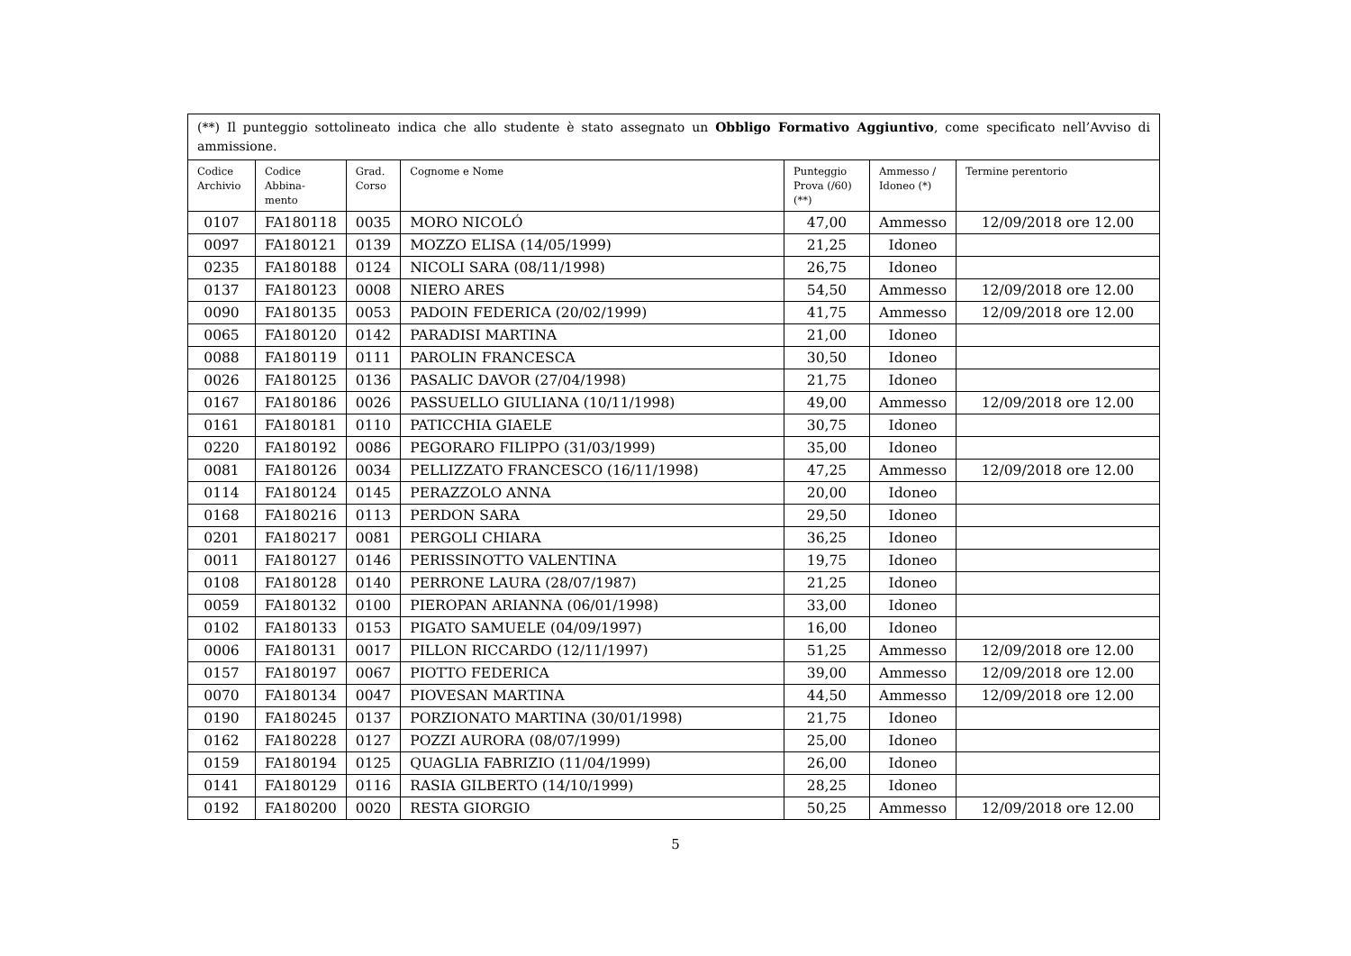| (**) Il punteggio sottolineato indica che allo studente è stato assegnato un Obbligo Formativo Aggiuntivo , come specificato nell’Avviso di ammissione. | | | | | | |
| Codice Archivio | Codice Abbina- mento | Grad. Corso | Cognome e Nome | Punteggio Prova (/60) (**) | Ammesso / Idoneo (*) | Termine perentorio |
| 0107 | FA180118 | 0035 | MORO NICOLÓ | 47,00 | Ammesso | 12/09/2018 ore 12.00 |
| 0097 | FA180121 | 0139 | MOZZO ELISA (14/05/1999) | 21,25 | Idoneo | |
| 0235 | FA180188 | 0124 | NICOLI SARA (08/11/1998) | 26,75 | Idoneo | |
| 0137 | FA180123 | 0008 | NIERO ARES | 54,50 | Ammesso | 12/09/2018 ore 12.00 |
| 0090 | FA180135 | 0053 | PADOIN FEDERICA (20/02/1999) | 41,75 | Ammesso | 12/09/2018 ore 12.00 |
| 0065 | FA180120 | 0142 | PARADISI MARTINA | 21,00 | Idoneo | |
| 0088 | FA180119 | 0111 | PAROLIN FRANCESCA | 30,50 | Idoneo | |
| 0026 | FA180125 | 0136 | PASALIC DAVOR (27/04/1998) | 21,75 | Idoneo | |
| 0167 | FA180186 | 0026 | PASSUELLO GIULIANA (10/11/1998) | 49,00 | Ammesso | 12/09/2018 ore 12.00 |
| 0161 | FA180181 | 0110 | PATICCHIA GIAELE | 30,75 | Idoneo | |
| 0220 | FA180192 | 0086 | PEGORARO FILIPPO (31/03/1999) | 35,00 | Idoneo | |
| 0081 | FA180126 | 0034 | PELLIZZATO FRANCESCO (16/11/1998) | 47,25 | Ammesso | 12/09/2018 ore 12.00 |
| 0114 | FA180124 | 0145 | PERAZZOLO ANNA | 20,00 | Idoneo | |
| 0168 | FA180216 | 0113 | PERDON SARA | 29,50 | Idoneo | |
| 0201 | FA180217 | 0081 | PERGOLI CHIARA | 36,25 | Idoneo | |
| 0011 | FA180127 | 0146 | PERISSINOTTO VALENTINA | 19,75 | Idoneo | |
| 0108 | FA180128 | 0140 | PERRONE LAURA (28/07/1987) | 21,25 | Idoneo | |
| 0059 | FA180132 | 0100 | PIEROPAN ARIANNA (06/01/1998) | 33,00 | Idoneo | |
| 0102 | FA180133 | 0153 | PIGATO SAMUELE (04/09/1997) | 16,00 | Idoneo | |
| 0006 | FA180131 | 0017 | PILLON RICCARDO (12/11/1997) | 51,25 | Ammesso | 12/09/2018 ore 12.00 |
| 0157 | FA180197 | 0067 | PIOTTO FEDERICA | 39,00 | Ammesso | 12/09/2018 ore 12.00 |
| 0070 | FA180134 | 0047 | PIOVESAN MARTINA | 44,50 | Ammesso | 12/09/2018 ore 12.00 |
| 0190 | FA180245 | 0137 | PORZIONATO MARTINA (30/01/1998) | 21,75 | Idoneo | |
| 0162 | FA180228 | 0127 | POZZI AURORA (08/07/1999) | 25,00 | Idoneo | |
| 0159 | FA180194 | 0125 | QUAGLIA FABRIZIO (11/04/1999) | 26,00 | Idoneo | |
| 0141 | FA180129 | 0116 | RASIA GILBERTO (14/10/1999) | 28,25 | Idoneo | |
| 0192 | FA180200 | 0020 | RESTA GIORGIO | 50,25 | Ammesso | 12/09/2018 ore 12.00 |
5